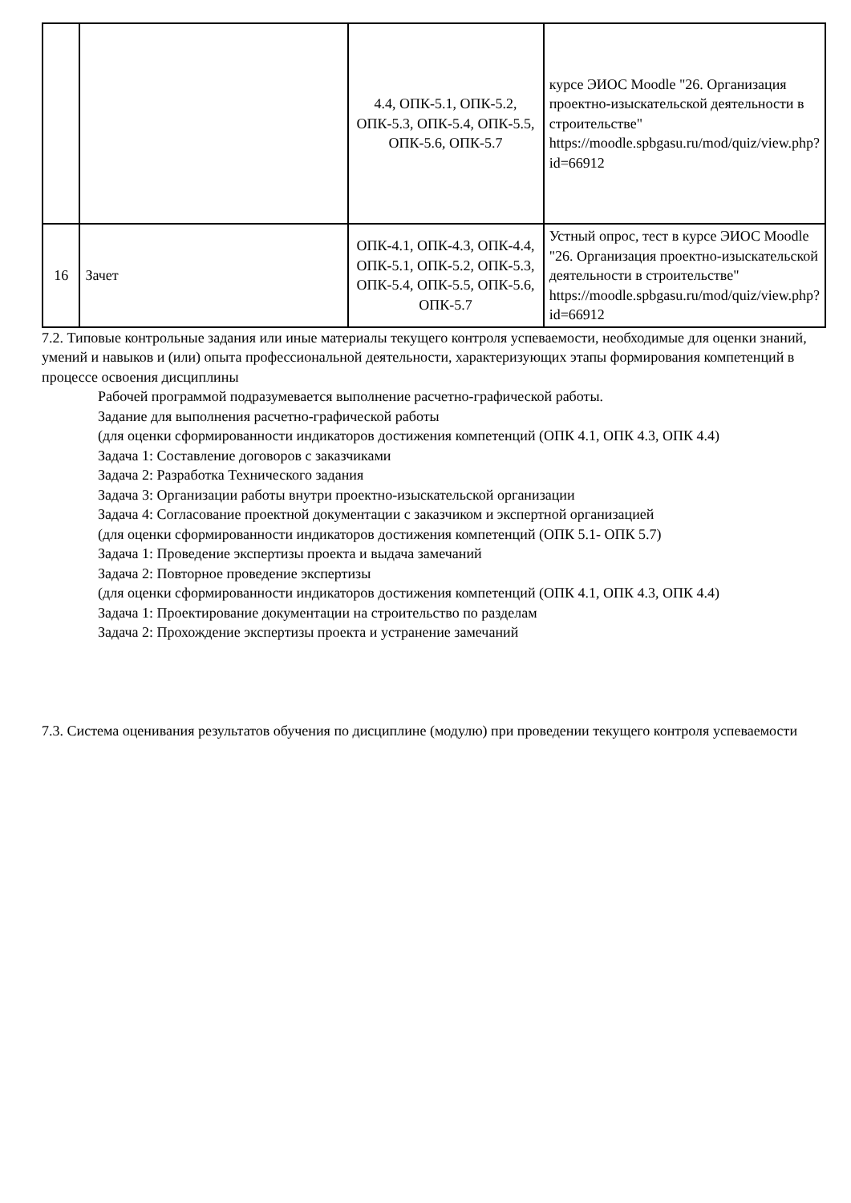| | | 4.4, ОПК-5.1, ОПК-5.2, ОПК-5.3, ОПК-5.4, ОПК-5.5, ОПК-5.6, ОПК-5.7 | курсе ЭИОС Moodle "26. Организация проектно-изыскательской деятельности в строительстве" https://moodle.spbgasu.ru/mod/quiz/view.php?id=66912 |
| 16 | Зачет | ОПК-4.1, ОПК-4.3, ОПК-4.4, ОПК-5.1, ОПК-5.2, ОПК-5.3, ОПК-5.4, ОПК-5.5, ОПК-5.6, ОПК-5.7 | Устный опрос, тест в курсе ЭИОС Moodle "26. Организация проектно-изыскательской деятельности в строительстве" https://moodle.spbgasu.ru/mod/quiz/view.php?id=66912 |
7.2. Типовые контрольные задания или иные материалы текущего контроля успеваемости, необходимые для оценки знаний, умений и навыков и (или) опыта профессиональной деятельности, характеризующих этапы формирования компетенций в процессе освоения дисциплины
Рабочей программой подразумевается выполнение расчетно-графической работы.
Задание для выполнения расчетно-графической работы
(для оценки сформированности индикаторов достижения компетенций (ОПК 4.1, ОПК 4.3, ОПК 4.4)
Задача 1: Составление договоров с заказчиками
Задача 2: Разработка Технического задания
Задача 3: Организации работы внутри проектно-изыскательской организации
Задача 4: Согласование проектной документации с заказчиком и экспертной организацией
(для оценки сформированности индикаторов достижения компетенций (ОПК 5.1- ОПК 5.7)
Задача 1: Проведение экспертизы проекта и выдача замечаний
Задача 2: Повторное проведение экспертизы
(для оценки сформированности индикаторов достижения компетенций (ОПК 4.1, ОПК 4.3, ОПК 4.4)
Задача 1: Проектирование документации на строительство по разделам
Задача 2: Прохождение экспертизы проекта и устранение замечаний
7.3. Система оценивания результатов обучения по дисциплине (модулю) при проведении текущего контроля успеваемости